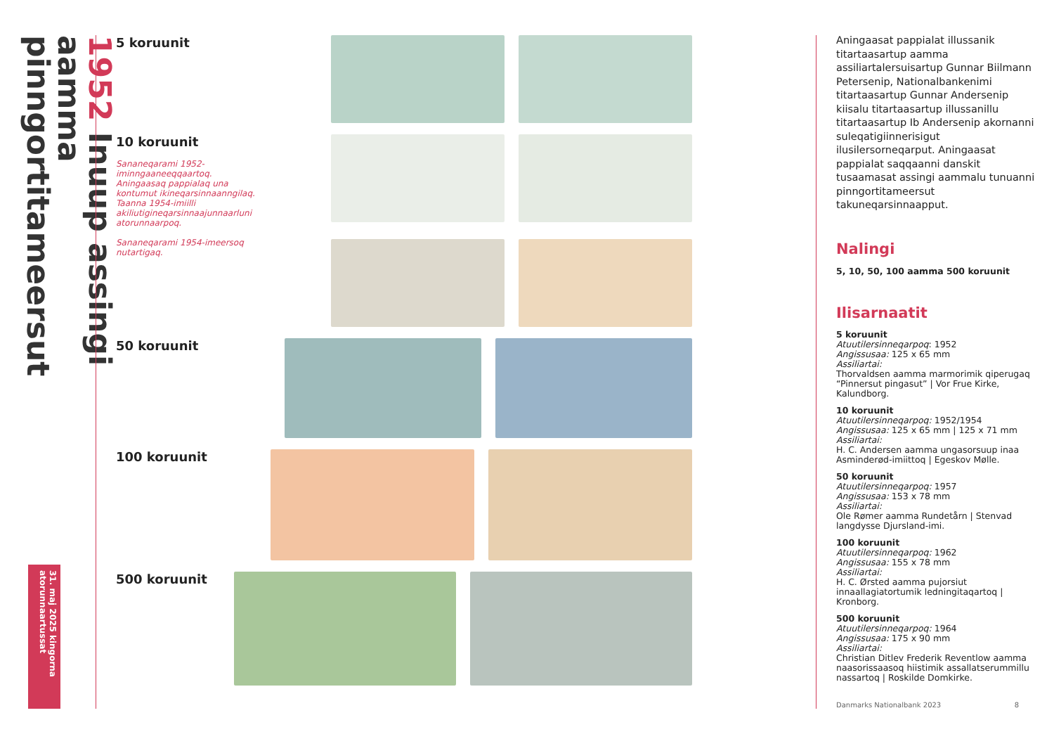1952 Inuup assingi aamma pinngortitameersut
31. maj 2025 kingorna atorunnaartussat
5 koruunit
10 koruunit
Sananeqarami 1952-iminngaaneeqqaartoq. Aningaasaq pappialaq una kontumut ikineqarsinnaanngilaq. Taanna 1954-imiilli akiliutigineqarsinnaajunnaarluni atorunnaarpoq.
Sananeqarami 1954-imeersoq nutartigaq.
50 koruunit
100 koruunit
500 koruunit
Aningaasat pappialat illussanik titartaasartup aamma assiliartalersuisartup Gunnar Biilmann Petersenip, Nationalbankenimi titartaasartup Gunnar Andersenip kiisalu titartaasartup illussanillu titartaasartup Ib Andersenip akornanni suleqatigiinnerisigut ilusilersorneqarput. Aningaasat pappialat saqqaanni danskit tusaamasat assingi aammalu tunuanni pinngortitameersut takuneqarsinnaapput.
Nalingi
5, 10, 50, 100 aamma 500 koruunit
Ilisarnaatit
5 koruunit
Atuutilersinneqarpoq: 1952
Angissusaa: 125 x 65 mm
Assiliartai:
Thorvaldsen aamma marmorimik qiperugaq “Pinnersut pingasut” | Vor Frue Kirke, Kalundborg.
10 koruunit
Atuutilersinneqarpoq: 1952/1954
Angissusaa: 125 x 65 mm | 125 x 71 mm
Assiliartai:
H. C. Andersen aamma ungasorsuup inaa Asminderød-imiittoq | Egeskov Mølle.
50 koruunit
Atuutilersinneqarpoq: 1957
Angissusaa: 153 x 78 mm
Assiliartai:
Ole Rømer aamma Rundetårn | Stenvad langdysse Djursland-imi.
100 koruunit
Atuutilersinneqarpoq: 1962
Angissusaa: 155 x 78 mm
Assiliartai:
H. C. Ørsted aamma pujorsiut innaallagiatortumik ledningitaqartoq | Kronborg.
500 koruunit
Atuutilersinneqarpoq: 1964
Angissusaa: 175 x 90 mm
Assiliartai:
Christian Ditlev Frederik Reventlow aamma naasorissaasoq hiistimik assallatserummillu nassartoq | Roskilde Domkirke.
Danmarks Nationalbank 2023 8